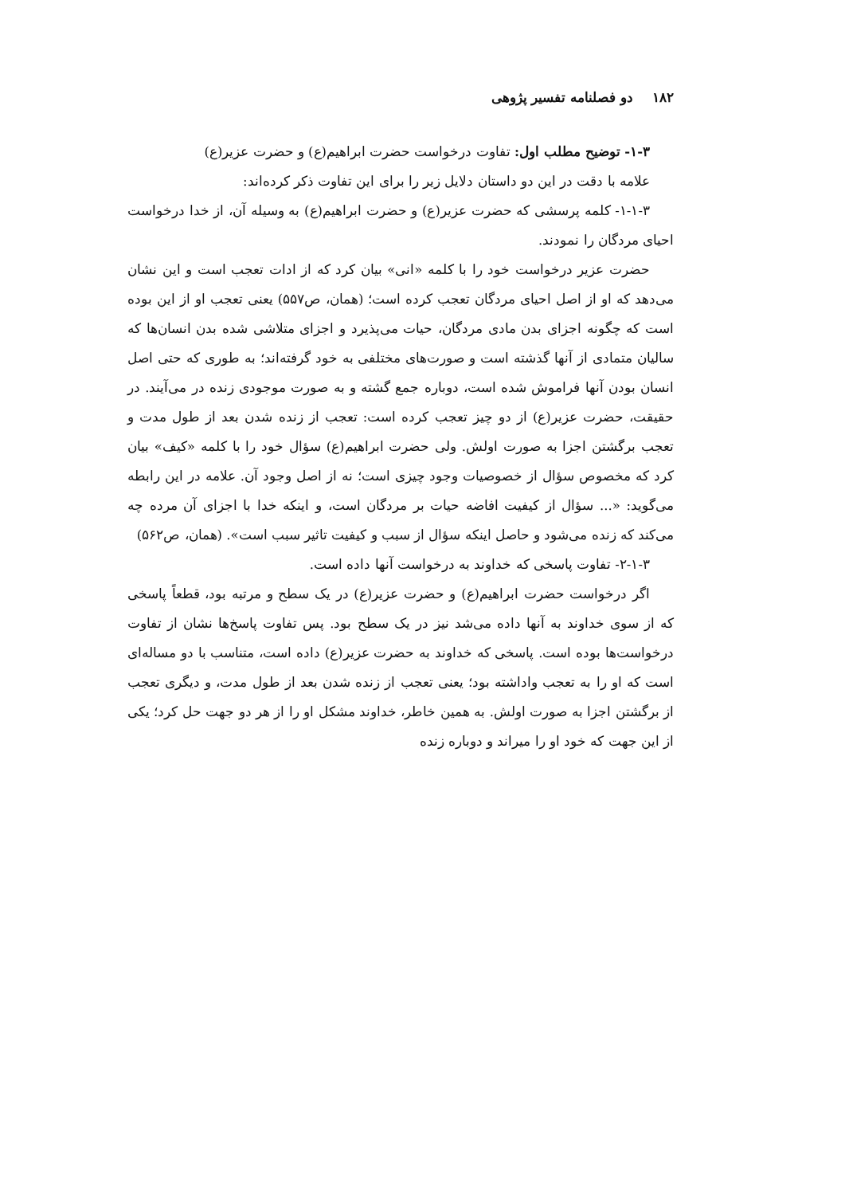۱۸۲ دو فصلنامه تفسیر پژوهی
۱-۳- توضیح مطلب اول: تفاوت درخواست حضرت ابراهیم(ع) و حضرت عزیر(ع)
علامه با دقت در این دو داستان دلایل زیر را برای این تفاوت ذکر کرده‌اند:
۱-۱-۳- کلمه پرسشی که حضرت عزیر(ع) و حضرت ابراهیم(ع) به وسیله آن، از خدا درخواست احیای مردگان را نمودند.
حضرت عزیر درخواست خود را با کلمه «انی» بیان کرد که از ادات تعجب است و این نشان می‌دهد که او از اصل احیای مردگان تعجب کرده است؛ (همان، ص۵۵۷) یعنی تعجب او از این بوده است که چگونه اجزای بدن مادی مردگان، حیات می‌پذیرد و اجزای متلاشی شده بدن انسان‌ها که سالیان متمادی از آنها گذشته است و صورت‌های مختلفی به خود گرفته‌اند؛ به طوری که حتی اصل انسان بودن آنها فراموش شده است، دوباره جمع گشته و به صورت موجودی زنده در می‌آیند. در حقیقت، حضرت عزیر(ع) از دو چیز تعجب کرده است: تعجب از زنده شدن بعد از طول مدت و تعجب برگشتن اجزا به صورت اولش. ولی حضرت ابراهیم(ع) سؤال خود را با کلمه «کیف» بیان کرد که مخصوص سؤال از خصوصیات وجود چیزی است؛ نه از اصل وجود آن. علامه در این رابطه می‌گوید: «... سؤال از کیفیت افاضه حیات بر مردگان است، و اینکه خدا با اجزای آن مرده چه می‌کند که زنده می‌شود و حاصل اینکه سؤال از سبب و کیفیت تاثیر سبب است». (همان، ص۵۶۲)
۲-۱-۳- تفاوت پاسخی که خداوند به درخواست آنها داده است.
اگر درخواست حضرت ابراهیم(ع) و حضرت عزیر(ع) در یک سطح و مرتبه بود، قطعاً پاسخی که از سوی خداوند به آنها داده می‌شد نیز در یک سطح بود. پس تفاوت پاسخ‌ها نشان از تفاوت درخواست‌ها بوده است. پاسخی که خداوند به حضرت عزیر(ع) داده است، متناسب با دو مساله‌ای است که او را به تعجب واداشته بود؛ یعنی تعجب از زنده شدن بعد از طول مدت، و دیگری تعجب از برگشتن اجزا به صورت اولش. به همین خاطر، خداوند مشکل او را از هر دو جهت حل کرد؛ یکی از این جهت که خود او را میراند و دوباره زنده